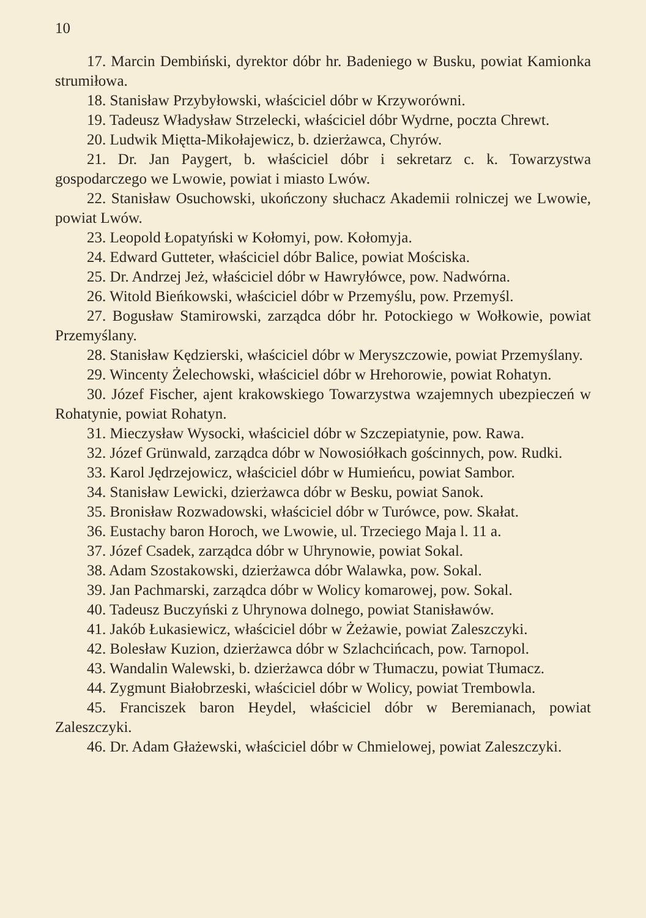10
17. Marcin Dembiński, dyrektor dóbr hr. Badeniego w Busku, powiat Kamionka strumiłowa.
18. Stanisław Przybyłowski, właściciel dóbr w Krzyworówni.
19. Tadeusz Władysław Strzelecki, właściciel dóbr Wydrne, poczta Chrewt.
20. Ludwik Miętta-Mikołajewicz, b. dzierżawca, Chyrów.
21. Dr. Jan Paygert, b. właściciel dóbr i sekretarz c. k. Towarzystwa gospodarczego we Lwowie, powiat i miasto Lwów.
22. Stanisław Osuchowski, ukończony słuchacz Akademii rolniczej we Lwowie, powiat Lwów.
23. Leopold Łopatyński w Kołomyi, pow. Kołomyja.
24. Edward Gutteter, właściciel dóbr Balice, powiat Mościska.
25. Dr. Andrzej Jeż, właściciel dóbr w Hawryłówce, pow. Nadwórna.
26. Witold Bieńkowski, właściciel dóbr w Przemyślu, pow. Przemyśl.
27. Bogusław Stamirowski, zarządca dóbr hr. Potockiego w Wołkowie, powiat Przemyślany.
28. Stanisław Kędzierski, właściciel dóbr w Meryszczowie, powiat Przemyślany.
29. Wincenty Żelechowski, właściciel dóbr w Hrehorowie, powiat Rohatyn.
30. Józef Fischer, ajent krakowskiego Towarzystwa wzajemnych ubezpieczeń w Rohatynie, powiat Rohatyn.
31. Mieczysław Wysocki, właściciel dóbr w Szczepiatynie, pow. Rawa.
32. Józef Grünwald, zarządca dóbr w Nowosiółkach gościnnych, pow. Rudki.
33. Karol Jędrzejowicz, właściciel dóbr w Humieńcu, powiat Sambor.
34. Stanisław Lewicki, dzierżawca dóbr w Besku, powiat Sanok.
35. Bronisław Rozwadowski, właściciel dóbr w Turówce, pow. Skałat.
36. Eustachy baron Horoch, we Lwowie, ul. Trzeciego Maja l. 11 a.
37. Józef Csadek, zarządca dóbr w Uhrynowie, powiat Sokal.
38. Adam Szostakowski, dzierżawca dóbr Walawka, pow. Sokal.
39. Jan Pachmarski, zarządca dóbr w Wolicy komarowej, pow. Sokal.
40. Tadeusz Buczyński z Uhrynowa dolnego, powiat Stanisławów.
41. Jakób Łukasiewicz, właściciel dóbr w Żeżawie, powiat Zaleszczyki.
42. Bolesław Kuzion, dzierżawca dóbr w Szlachcińcach, pow. Tarnopol.
43. Wandalin Walewski, b. dzierżawca dóbr w Tłumaczu, powiat Tłumacz.
44. Zygmunt Białobrzeski, właściciel dóbr w Wolicy, powiat Trembowla.
45. Franciszek baron Heydel, właściciel dóbr w Beremianach, powiat Zaleszczyki.
46. Dr. Adam Głażewski, właściciel dóbr w Chmielowej, powiat Zaleszczyki.